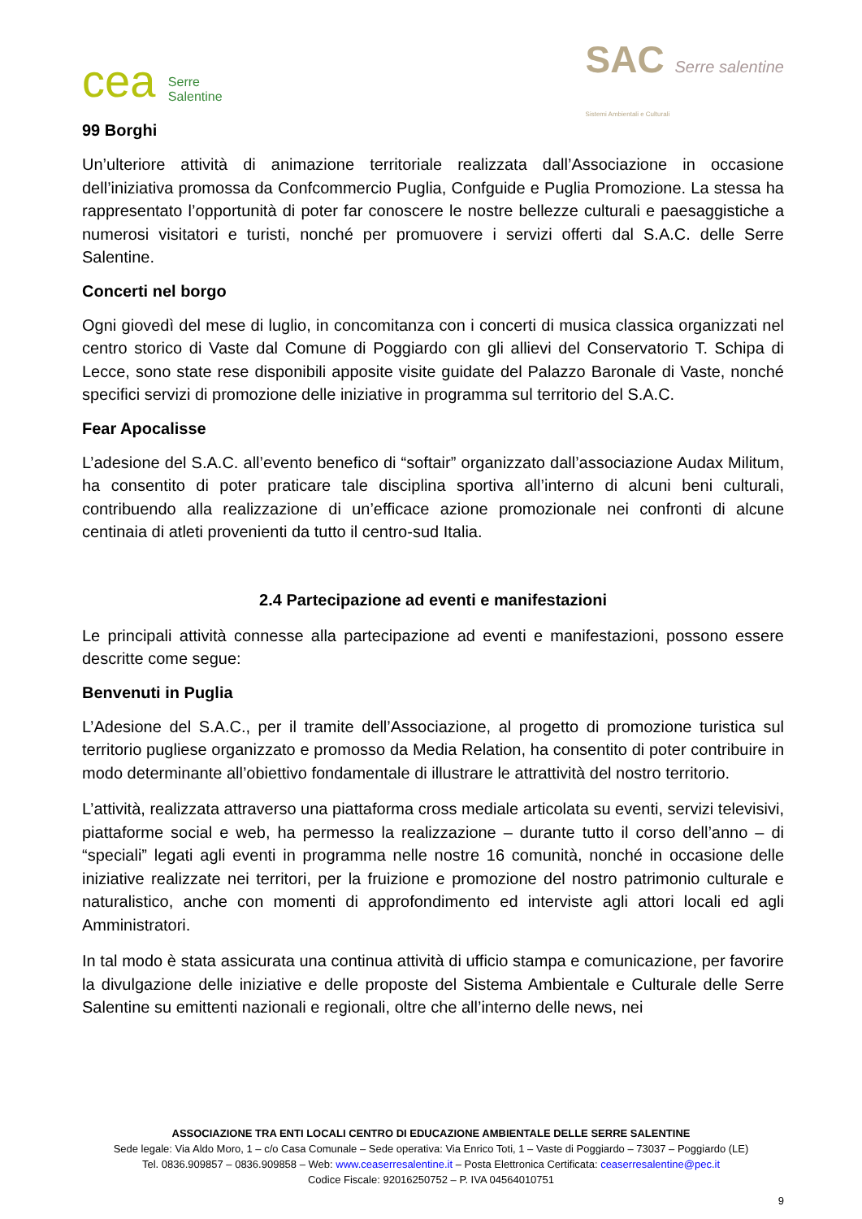cea Serre
Salentine
SAC Serre salentine
Sistemi Ambientali e Culturali
99 Borghi
Un’ulteriore attività di animazione territoriale realizzata dall’Associazione in occasione dell’iniziativa promossa da Confcommercio Puglia, Confguide e Puglia Promozione. La stessa ha rappresentato l’opportunità di poter far conoscere le nostre bellezze culturali e paesaggistiche a numerosi visitatori e turisti, nonché per promuovere i servizi offerti dal S.A.C. delle Serre Salentine.
Concerti nel borgo
Ogni giovedì del mese di luglio, in concomitanza con i concerti di musica classica organizzati nel centro storico di Vaste dal Comune di Poggiardo con gli allievi del Conservatorio T. Schipa di Lecce, sono state rese disponibili apposite visite guidate del Palazzo Baronale di Vaste, nonché specifici servizi di promozione delle iniziative in programma sul territorio del S.A.C.
Fear Apocalisse
L’adesione del S.A.C. all’evento benefico di “softair” organizzato dall’associazione Audax Militum, ha consentito di poter praticare tale disciplina sportiva all’interno di alcuni beni culturali, contribuendo alla realizzazione di un’efficace azione promozionale nei confronti di alcune centinaia di atleti provenienti da tutto il centro-sud Italia.
2.4 Partecipazione ad eventi e manifestazioni
Le principali attività connesse alla partecipazione ad eventi e manifestazioni, possono essere descritte come segue:
Benvenuti in Puglia
L’Adesione del S.A.C., per il tramite dell’Associazione, al progetto di promozione turistica sul territorio pugliese organizzato e promosso da Media Relation, ha consentito di poter contribuire in modo determinante all’obiettivo fondamentale di illustrare le attrattività del nostro territorio.
L’attività, realizzata attraverso una piattaforma cross mediale articolata su eventi, servizi televisivi, piattaforme social e web, ha permesso la realizzazione – durante tutto il corso dell’anno – di “speciali” legati agli eventi in programma nelle nostre 16 comunità, nonché in occasione delle iniziative realizzate nei territori, per la fruizione e promozione del nostro patrimonio culturale e naturalistico, anche con momenti di approfondimento ed interviste agli attori locali ed agli Amministratori.
In tal modo è stata assicurata una continua attività di ufficio stampa e comunicazione, per favorire la divulgazione delle iniziative e delle proposte del Sistema Ambientale e Culturale delle Serre Salentine su emittenti nazionali e regionali, oltre che all’interno delle news, nei
ASSOCIAZIONE TRA ENTI LOCALI CENTRO DI EDUCAZIONE AMBIENTALE DELLE SERRE SALENTINE
Sede legale: Via Aldo Moro, 1 – c/o Casa Comunale – Sede operativa: Via Enrico Toti, 1 – Vaste di Poggiardo – 73037 – Poggiardo (LE)
Tel. 0836.909857 – 0836.909858 – Web: www.ceaserresalentine.it – Posta Elettronica Certificata: ceaserresalentine@pec.it
Codice Fiscale: 92016250752 – P. IVA 04564010751
9